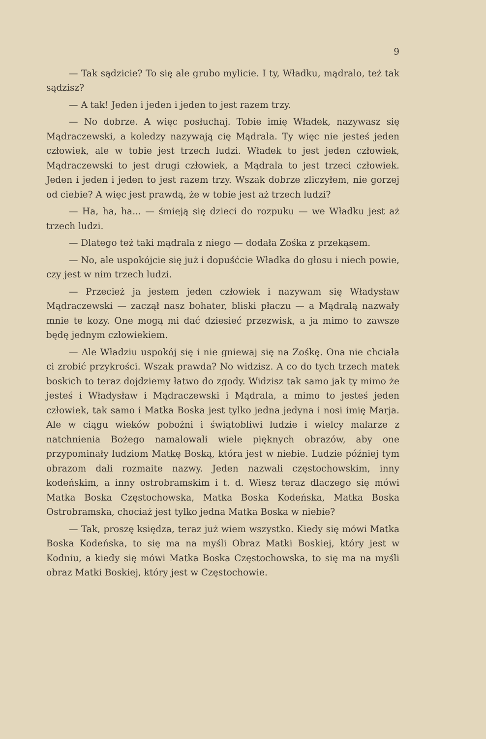9
— Tak sądzicie? To się ale grubo mylicie. I ty, Władku, mądralo, też tak sądzisz?
— A tak! Jeden i jeden i jeden to jest razem trzy.
— No dobrze. A więc posłuchaj. Tobie imię Władek, nazywasz się Mądraczewski, a koledzy nazywają cię Mądrala. Ty więc nie jesteś jeden człowiek, ale w tobie jest trzech ludzi. Władek to jest jeden człowiek, Mądraczewski to jest drugi człowiek, a Mądrala to jest trzeci człowiek. Jeden i jeden i jeden to jest razem trzy. Wszak dobrze zliczyłem, nie gorzej od ciebie? A więc jest prawdą, że w tobie jest aż trzech ludzi?
— Ha, ha, ha... — śmieją się dzieci do rozpuku — we Władku jest aż trzech ludzi.
— Dlatego też taki mądrala z niego — dodała Zośka z przekąsem.
— No, ale uspokójcie się już i dopuśćcie Władka do głosu i niech powie, czy jest w nim trzech ludzi.
— Przecież ja jestem jeden człowiek i nazywam się Władysław Mądraczewski — zaczął nasz bohater, bliski płaczu — a Mądralą nazwały mnie te kozy. One mogą mi dać dziesieć przezwisk, a ja mimo to zawsze będę jednym człowiekiem.
— Ale Władziu uspokój się i nie gniewaj się na Zośkę. Ona nie chciała ci zrobić przykrości. Wszak prawda? No widzisz. A co do tych trzech matek boskich to teraz dojdziemy łatwo do zgody. Widzisz tak samo jak ty mimo że jesteś i Władysław i Mądraczewski i Mądrala, a mimo to jesteś jeden człowiek, tak samo i Matka Boska jest tylko jedna jedyna i nosi imię Marja. Ale w ciągu wieków pobożni i świątobliwi ludzie i wielcy malarze z natchnienia Bożego namalowali wiele pięknych obrazów, aby one przypominały ludziom Matkę Boską, która jest w niebie. Ludzie później tym obrazom dali rozmaite nazwy. Jeden nazwali częstochowskim, inny kodeńskim, a inny ostrobramskim i t. d. Wiesz teraz dlaczego się mówi Matka Boska Częstochowska, Matka Boska Kodeńska, Matka Boska Ostrobramska, chociaż jest tylko jedna Matka Boska w niebie?
— Tak, proszę księdza, teraz już wiem wszystko. Kiedy się mówi Matka Boska Kodeńska, to się ma na myśli Obraz Matki Boskiej, który jest w Kodniu, a kiedy się mówi Matka Boska Częstochowska, to się ma na myśli obraz Matki Boskiej, który jest w Częstochowie.